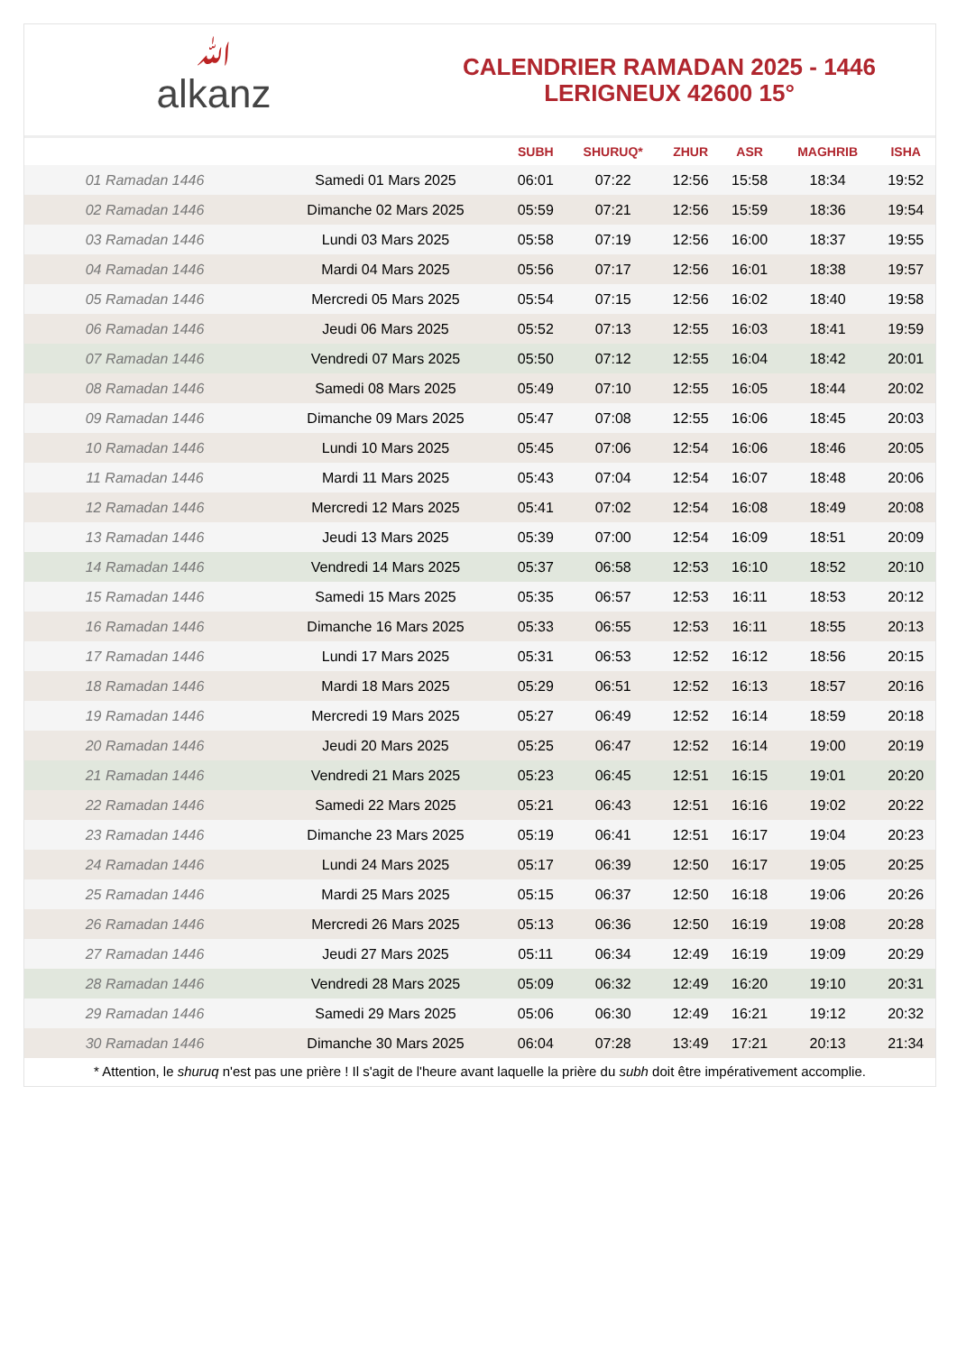ﷲalkanz
CALENDRIER RAMADAN 2025 - 1446
LERIGNEUX 42600 15°
| | | SUBH | SHURUQ* | ZHUR | ASR | MAGHRIB | ISHA |
| --- | --- | --- | --- | --- | --- | --- | --- |
| 01 Ramadan 1446 | Samedi 01 Mars 2025 | 06:01 | 07:22 | 12:56 | 15:58 | 18:34 | 19:52 |
| 02 Ramadan 1446 | Dimanche 02 Mars 2025 | 05:59 | 07:21 | 12:56 | 15:59 | 18:36 | 19:54 |
| 03 Ramadan 1446 | Lundi 03 Mars 2025 | 05:58 | 07:19 | 12:56 | 16:00 | 18:37 | 19:55 |
| 04 Ramadan 1446 | Mardi 04 Mars 2025 | 05:56 | 07:17 | 12:56 | 16:01 | 18:38 | 19:57 |
| 05 Ramadan 1446 | Mercredi 05 Mars 2025 | 05:54 | 07:15 | 12:56 | 16:02 | 18:40 | 19:58 |
| 06 Ramadan 1446 | Jeudi 06 Mars 2025 | 05:52 | 07:13 | 12:55 | 16:03 | 18:41 | 19:59 |
| 07 Ramadan 1446 | Vendredi 07 Mars 2025 | 05:50 | 07:12 | 12:55 | 16:04 | 18:42 | 20:01 |
| 08 Ramadan 1446 | Samedi 08 Mars 2025 | 05:49 | 07:10 | 12:55 | 16:05 | 18:44 | 20:02 |
| 09 Ramadan 1446 | Dimanche 09 Mars 2025 | 05:47 | 07:08 | 12:55 | 16:06 | 18:45 | 20:03 |
| 10 Ramadan 1446 | Lundi 10 Mars 2025 | 05:45 | 07:06 | 12:54 | 16:06 | 18:46 | 20:05 |
| 11 Ramadan 1446 | Mardi 11 Mars 2025 | 05:43 | 07:04 | 12:54 | 16:07 | 18:48 | 20:06 |
| 12 Ramadan 1446 | Mercredi 12 Mars 2025 | 05:41 | 07:02 | 12:54 | 16:08 | 18:49 | 20:08 |
| 13 Ramadan 1446 | Jeudi 13 Mars 2025 | 05:39 | 07:00 | 12:54 | 16:09 | 18:51 | 20:09 |
| 14 Ramadan 1446 | Vendredi 14 Mars 2025 | 05:37 | 06:58 | 12:53 | 16:10 | 18:52 | 20:10 |
| 15 Ramadan 1446 | Samedi 15 Mars 2025 | 05:35 | 06:57 | 12:53 | 16:11 | 18:53 | 20:12 |
| 16 Ramadan 1446 | Dimanche 16 Mars 2025 | 05:33 | 06:55 | 12:53 | 16:11 | 18:55 | 20:13 |
| 17 Ramadan 1446 | Lundi 17 Mars 2025 | 05:31 | 06:53 | 12:52 | 16:12 | 18:56 | 20:15 |
| 18 Ramadan 1446 | Mardi 18 Mars 2025 | 05:29 | 06:51 | 12:52 | 16:13 | 18:57 | 20:16 |
| 19 Ramadan 1446 | Mercredi 19 Mars 2025 | 05:27 | 06:49 | 12:52 | 16:14 | 18:59 | 20:18 |
| 20 Ramadan 1446 | Jeudi 20 Mars 2025 | 05:25 | 06:47 | 12:52 | 16:14 | 19:00 | 20:19 |
| 21 Ramadan 1446 | Vendredi 21 Mars 2025 | 05:23 | 06:45 | 12:51 | 16:15 | 19:01 | 20:20 |
| 22 Ramadan 1446 | Samedi 22 Mars 2025 | 05:21 | 06:43 | 12:51 | 16:16 | 19:02 | 20:22 |
| 23 Ramadan 1446 | Dimanche 23 Mars 2025 | 05:19 | 06:41 | 12:51 | 16:17 | 19:04 | 20:23 |
| 24 Ramadan 1446 | Lundi 24 Mars 2025 | 05:17 | 06:39 | 12:50 | 16:17 | 19:05 | 20:25 |
| 25 Ramadan 1446 | Mardi 25 Mars 2025 | 05:15 | 06:37 | 12:50 | 16:18 | 19:06 | 20:26 |
| 26 Ramadan 1446 | Mercredi 26 Mars 2025 | 05:13 | 06:36 | 12:50 | 16:19 | 19:08 | 20:28 |
| 27 Ramadan 1446 | Jeudi 27 Mars 2025 | 05:11 | 06:34 | 12:49 | 16:19 | 19:09 | 20:29 |
| 28 Ramadan 1446 | Vendredi 28 Mars 2025 | 05:09 | 06:32 | 12:49 | 16:20 | 19:10 | 20:31 |
| 29 Ramadan 1446 | Samedi 29 Mars 2025 | 05:06 | 06:30 | 12:49 | 16:21 | 19:12 | 20:32 |
| 30 Ramadan 1446 | Dimanche 30 Mars 2025 | 06:04 | 07:28 | 13:49 | 17:21 | 20:13 | 21:34 |
* Attention, le shuruq n'est pas une prière ! Il s'agit de l'heure avant laquelle la prière du subh doit être impérativement accomplie.